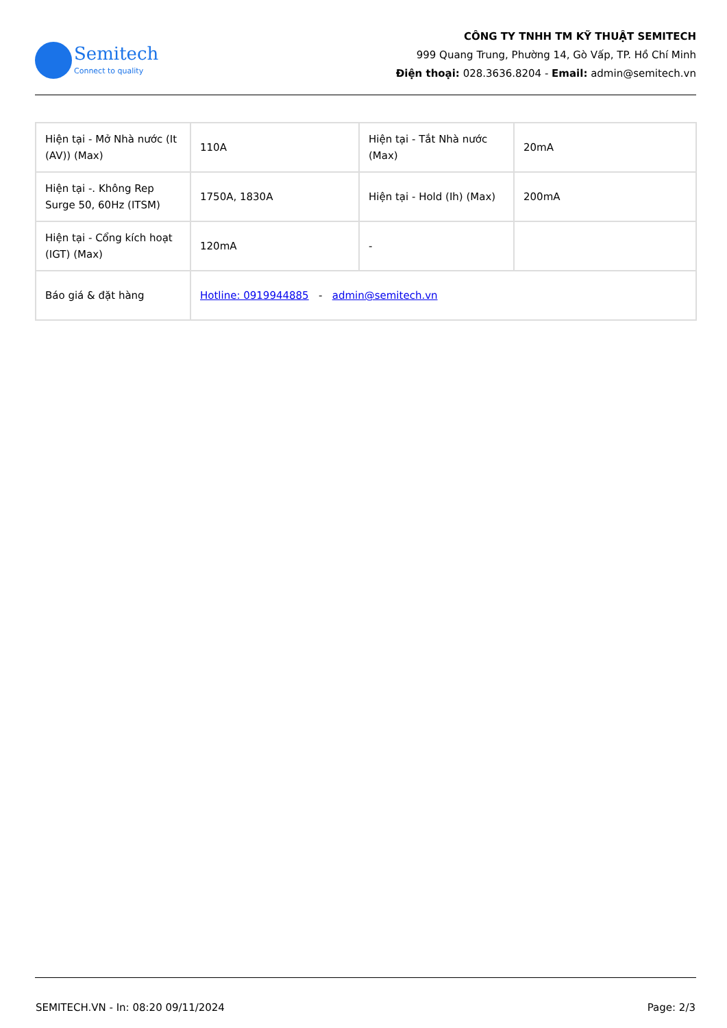Semitech
Connect to quality
CÔNG TY TNHH TM KỸ THUẬT SEMITECH
999 Quang Trung, Phường 14, Gò Vấp, TP. Hồ Chí Minh
Điện thoại: 028.3636.8204 - Email: admin@semitech.vn
| Hiện tại - Mở Nhà nước (It (AV)) (Max) | 110A | Hiện tại - Tắt Nhà nước (Max) | 20mA |
| Hiện tại -. Không Rep Surge 50, 60Hz (ITSM) | 1750A, 1830A | Hiện tại - Hold (Ih) (Max) | 200mA |
| Hiện tại - Cổng kích hoạt (IGT) (Max) | 120mA | - | |
| Báo giá & đặt hàng | Hotline: 0919944885 - admin@semitech.vn | | |
SEMITECH.VN - In: 08:20 09/11/2024 Page: 2/3